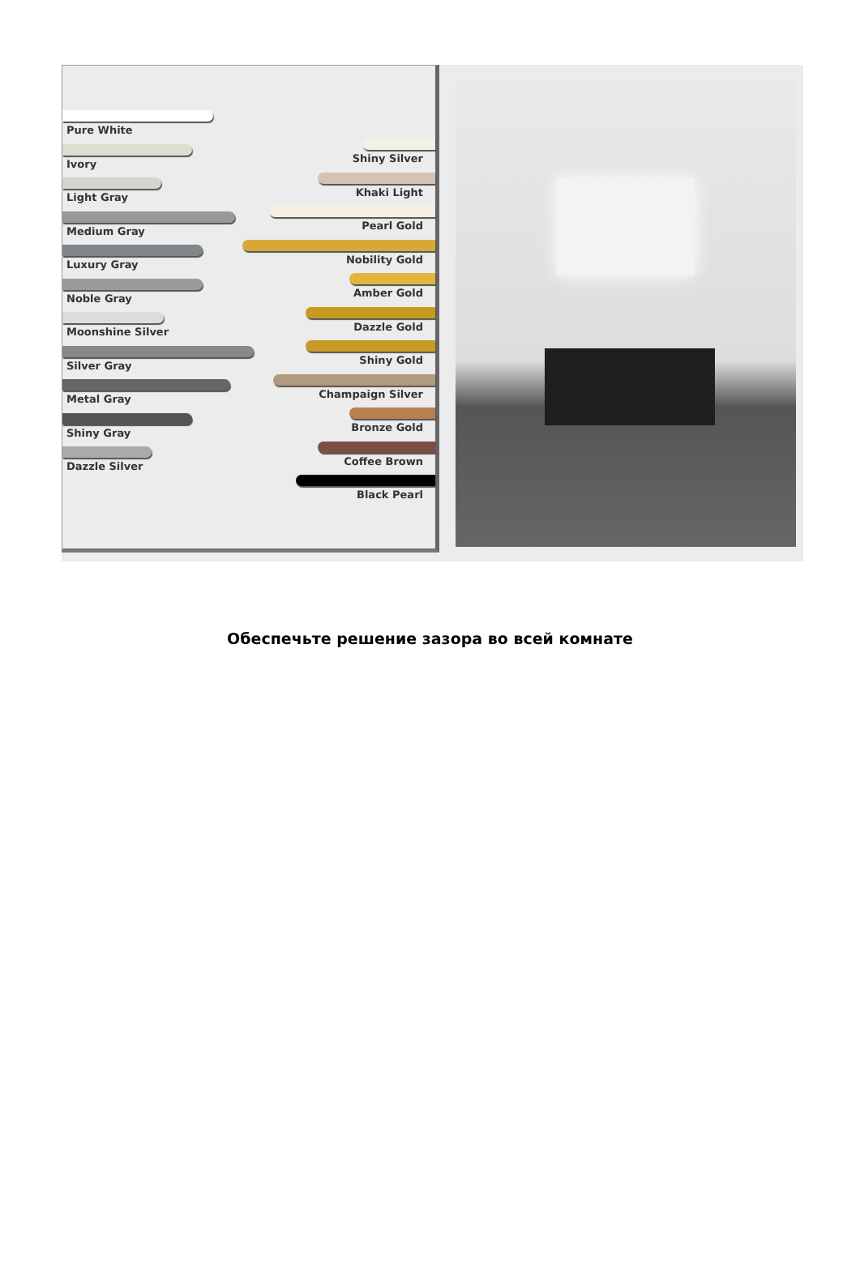Pure White
Ivory
Light Gray
Medium Gray
Luxury Gray
Noble Gray
Moonshine Silver
Silver Gray
Metal Gray
Shiny Gray
Dazzle Silver
Shiny Silver
Khaki Light
Pearl Gold
Nobility Gold
Amber Gold
Dazzle Gold
Shiny Gold
Champaign Silver
Bronze Gold
Coffee Brown
Black Pearl
Обеспечьте решение зазора во всей комнате